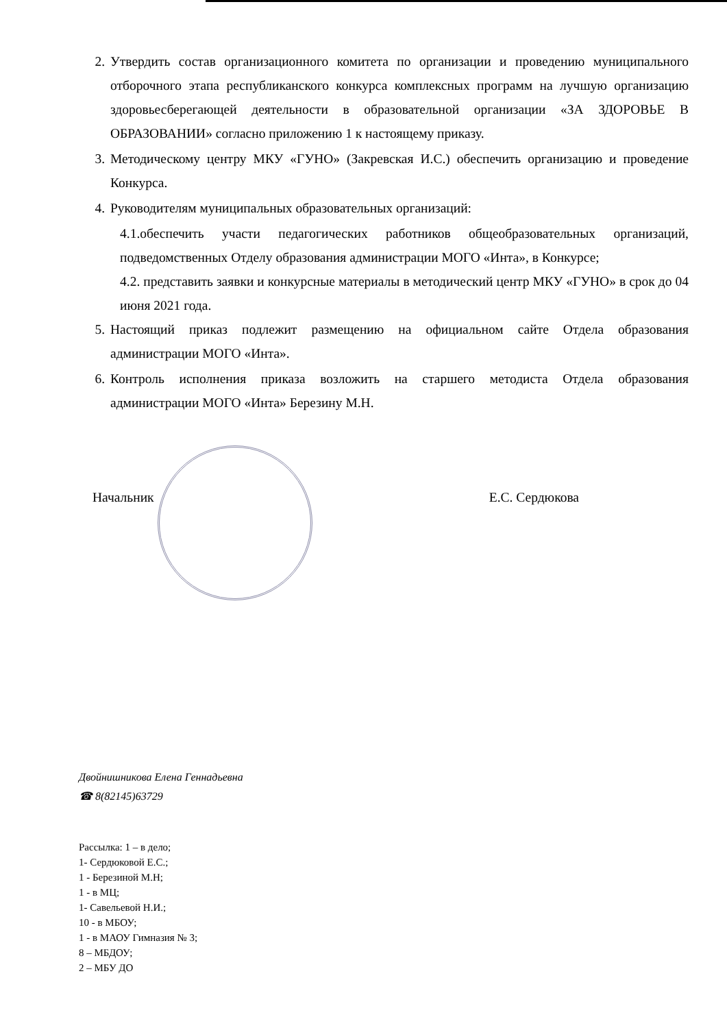2. Утвердить состав организационного комитета по организации и проведению муниципального отборочного этапа республиканского конкурса комплексных программ на лучшую организацию здоровьесберегающей деятельности в образовательной организации «ЗА ЗДОРОВЬЕ В ОБРАЗОВАНИИ» согласно приложению 1 к настоящему приказу.
3. Методическому центру МКУ «ГУНО» (Закревская И.С.) обеспечить организацию и проведение Конкурса.
4. Руководителям муниципальных образовательных организаций:
4.1.обеспечить участи педагогических работников общеобразовательных организаций, подведомственных Отделу образования администрации МОГО «Инта», в Конкурсе;
4.2. представить заявки и конкурсные материалы в методический центр МКУ «ГУНО» в срок до 04 июня 2021 года.
5. Настоящий приказ подлежит размещению на официальном сайте Отдела образования администрации МОГО «Инта».
6. Контроль исполнения приказа возложить на старшего методиста Отдела образования администрации МОГО «Инта» Березину М.Н.
Начальник Е.С. Сердюкова
Двойнишникова Елена Геннадьевна
☎ 8(82145)63729
Рассылка: 1 – в дело;
1- Сердюковой Е.С.;
1 - Березиной М.Н;
1 - в МЦ;
1- Савельевой Н.И.;
10 - в МБОУ;
1 - в МАОУ Гимназия № 3;
8 – МБДОУ;
2 – МБУ ДО